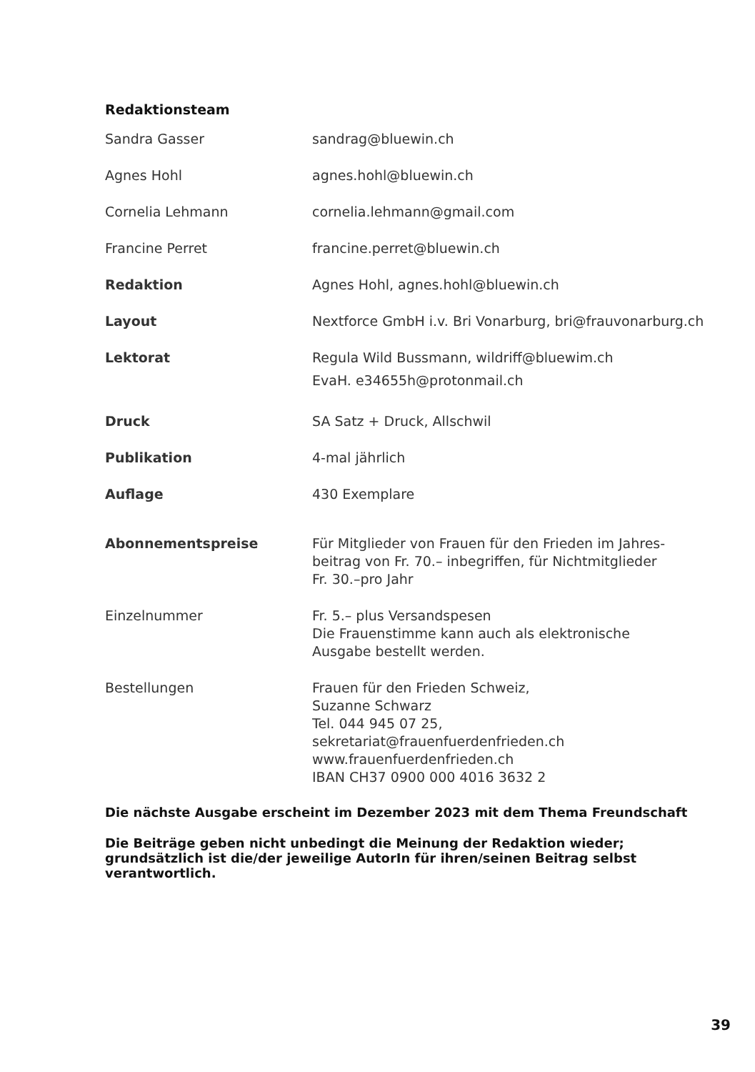Redaktionsteam
| Sandra Gasser | sandrag@bluewin.ch |
| Agnes Hohl | agnes.hohl@bluewin.ch |
| Cornelia Lehmann | cornelia.lehmann@gmail.com |
| Francine Perret | francine.perret@bluewin.ch |
| Redaktion | Agnes Hohl, agnes.hohl@bluewin.ch |
| Layout | Nextforce GmbH i.v. Bri Vonarburg, bri@frauvonarburg.ch |
| Lektorat | Regula Wild Bussmann, wildriff@bluewim.ch EvaH. e34655h@protonmail.ch |
| Druck | SA Satz + Druck, Allschwil |
| Publikation | 4-mal jährlich |
| Auflage | 430 Exemplare |
| Abonnementspreise | Für Mitglieder von Frauen für den Frieden im Jahres- beitrag von Fr. 70.– inbegriffen, für Nichtmitglieder Fr. 30.–pro Jahr |
| Einzelnummer | Fr. 5.– plus Versandspesen Die Frauenstimme kann auch als elektronische Ausgabe bestellt werden. |
| Bestellungen | Frauen für den Frieden Schweiz, Suzanne Schwarz Tel. 044 945 07 25, sekretariat@frauenfuerdenfrieden.ch www.frauenfuerdenfrieden.ch IBAN CH37 0900 000 4016 3632 2 |
Die nächste Ausgabe erscheint im Dezember 2023 mit dem Thema Freundschaft
Die Beiträge geben nicht unbedingt die Meinung der Redaktion wieder;
grundsätzlich ist die/der jeweilige AutorIn für ihren/seinen Beitrag selbst
verantwortlich.
39